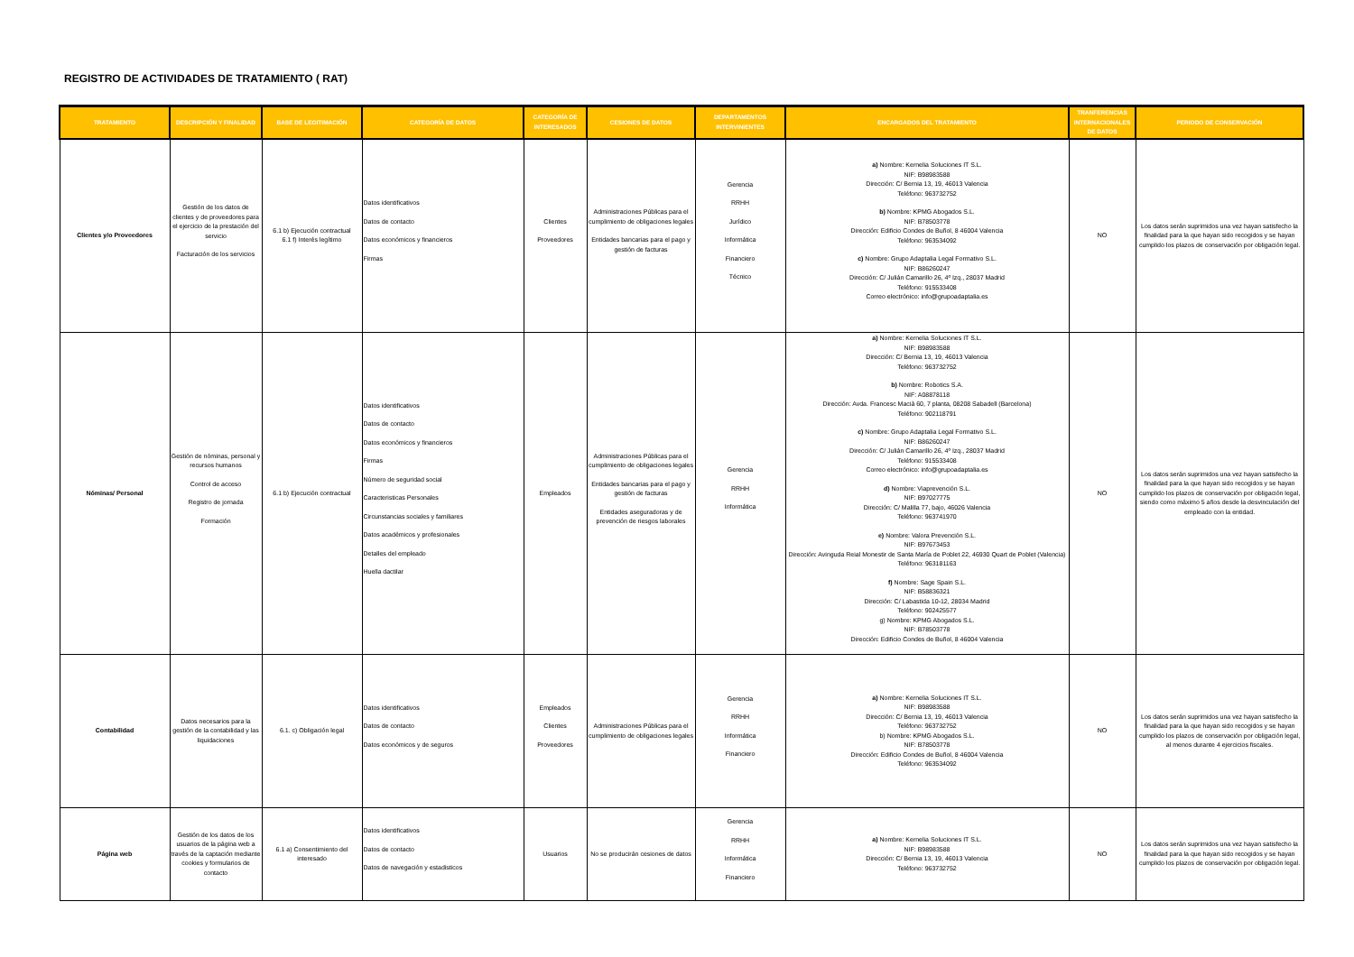REGISTRO DE ACTIVIDADES DE TRATAMIENTO ( RAT)
| TRATAMIENTO | DESCRIPCIÓN Y FINALIDAD | BASE DE LEGITIMACIÓN | CATEGORÍA DE DATOS | CATEGORÍA DE INTERESADOS | CESIONES DE DATOS | DEPARTAMENTOS INTERVINIENTES | ENCARGADOS DEL TRATAMIENTO | TRANFERENCIAS INTERNACIONALES DE DATOS | PERIODO DE CONSERVACIÓN |
| --- | --- | --- | --- | --- | --- | --- | --- | --- | --- |
| Clientes y/o Proveedores | Gestión de los datos de clientes y de proveedores para el ejercicio de la prestación del servicio Facturación de los servicios | 6.1 b) Ejecución contractual 6.1 f) Interés legítimo | Datos identificativos Datos de contacto Datos económicos y financieros Firmas | Clientes Proveedores | Administraciones Públicas para el cumplimiento de obligaciones legales Entidades bancarias para el pago y gestión de facturas | Gerencia RRHH Jurídico Informática Financiero Técnico | a) Nombre: Kernelia Soluciones IT S.L. NIF: B98983588 Dirección: C/ Bernia 13, 19, 46013 Valencia Teléfono: 963732752 b) Nombre: KPMG Abogados S.L. NIF: B78503778 Dirección: Edificio Condes de Buñol, 8 46004 Valencia Teléfono: 963534092 c) Nombre: Grupo Adaptalia Legal Formativo S.L. NIF: B86260247 Dirección: C/ Julián Camarillo 26, 4º Izq., 28037 Madrid Teléfono: 915533408 Correo electrónico: info@grupoadaptalia.es | NO | Los datos serán suprimidos una vez hayan satisfecho la finalidad para la que hayan sido recogidos y se hayan cumplido los plazos de conservación por obligación legal. |
| Nóminas/ Personal | Gestión de nóminas, personal y recursos humanos Control de acceso Registro de jornada Formación | 6.1 b) Ejecución contractual | Datos identificativos Datos de contacto Datos económicos y financieros Firmas Número de seguridad social Caracteristicas Personales Circunstancias sociales y familiares Datos académicos y profesionales Detalles del empleado Huella dactilar | Empleados | Administraciones Públicas para el cumplimiento de obligaciones legales Entidades bancarias para el pago y gestión de facturas Entidades aseguradoras y de prevención de riesgos laborales | Gerencia RRHH Informática | a) Nombre: Kernelia Soluciones IT S.L. NIF: B98983588 Dirección: C/ Bernia 13, 19, 46013 Valencia Teléfono: 963732752 b) Nombre: Robotics S.A. NIF: A08878118 Dirección: Avda. Francesc Macià 60, 7 planta, 08208 Sabadell (Barcelona) Teléfono: 902118791 c) Nombre: Grupo Adaptalia Legal Formativo S.L. NIF: B86260247 Dirección: C/ Julián Camarillo 26, 4º Izq., 28037 Madrid Teléfono: 915533408 Correo electrónico: info@grupoadaptalia.es d) Nombre: Viaprevención S.L. NIF: B97027775 Dirección: C/ Malilla 77, bajo, 46026 Valencia Teléfono: 963741970 e) Nombre: Valora Prevención S.L. NIF: B97673453 Dirección: Avinguda Reial Monestir de Santa María de Poblet 22, 46930 Quart de Poblet (Valencia) Teléfono: 963181163 f) Nombre: Sage Spain S.L. NIF: B58836321 Dirección: C/ Labastida 10-12, 28034 Madrid Teléfono: 902425577 g) Nombre: KPMG Abogados S.L. NIF: B78503778 Dirección: Edificio Condes de Buñol, 8 46004 Valencia | NO | Los datos serán suprimidos una vez hayan satisfecho la finalidad para la que hayan sido recogidos y se hayan cumplido los plazos de conservación por obligación legal, siendo como máximo 5 años desde la desvinculación del empleado con la entidad. |
| Contabilidad | Datos necesarios para la gestión de la contabilidad y las liquidaciones | 6.1. c) Obligación legal | Datos identificativos Datos de contacto Datos económicos y de seguros | Empleados Clientes Proveedores | Administraciones Públicas para el cumplimiento de obligaciones legales | Gerencia RRHH Informática Financiero | a) Nombre: Kernelia Soluciones IT S.L. NIF: B98983588 Dirección: C/ Bernia 13, 19, 46013 Valencia Teléfono: 963732752 b) Nombre: KPMG Abogados S.L. NIF: B78503778 Dirección: Edificio Condes de Buñol, 8 46004 Valencia Teléfono: 963534092 | NO | Los datos serán suprimidos una vez hayan satisfecho la finalidad para la que hayan sido recogidos y se hayan cumplido los plazos de conservación por obligación legal, al menos durante 4 ejercicios fiscales. |
| Página web | Gestión de los datos de los usuarios de la página web a través de la captación mediante cookies y formularios de contacto | 6.1 a) Consentimiento del interesado | Datos identificativos Datos de contacto Datos de navegación y estadisticos | Usuarios | No se producirán cesiones de datos | Gerencia RRHH Informática Financiero | a) Nombre: Kernelia Soluciones IT S.L. NIF: B98983588 Dirección: C/ Bernia 13, 19, 46013 Valencia Teléfono: 963732752 | NO | Los datos serán suprimidos una vez hayan satisfecho la finalidad para la que hayan sido recogidos y se hayan cumplido los plazos de conservación por obligación legal. |